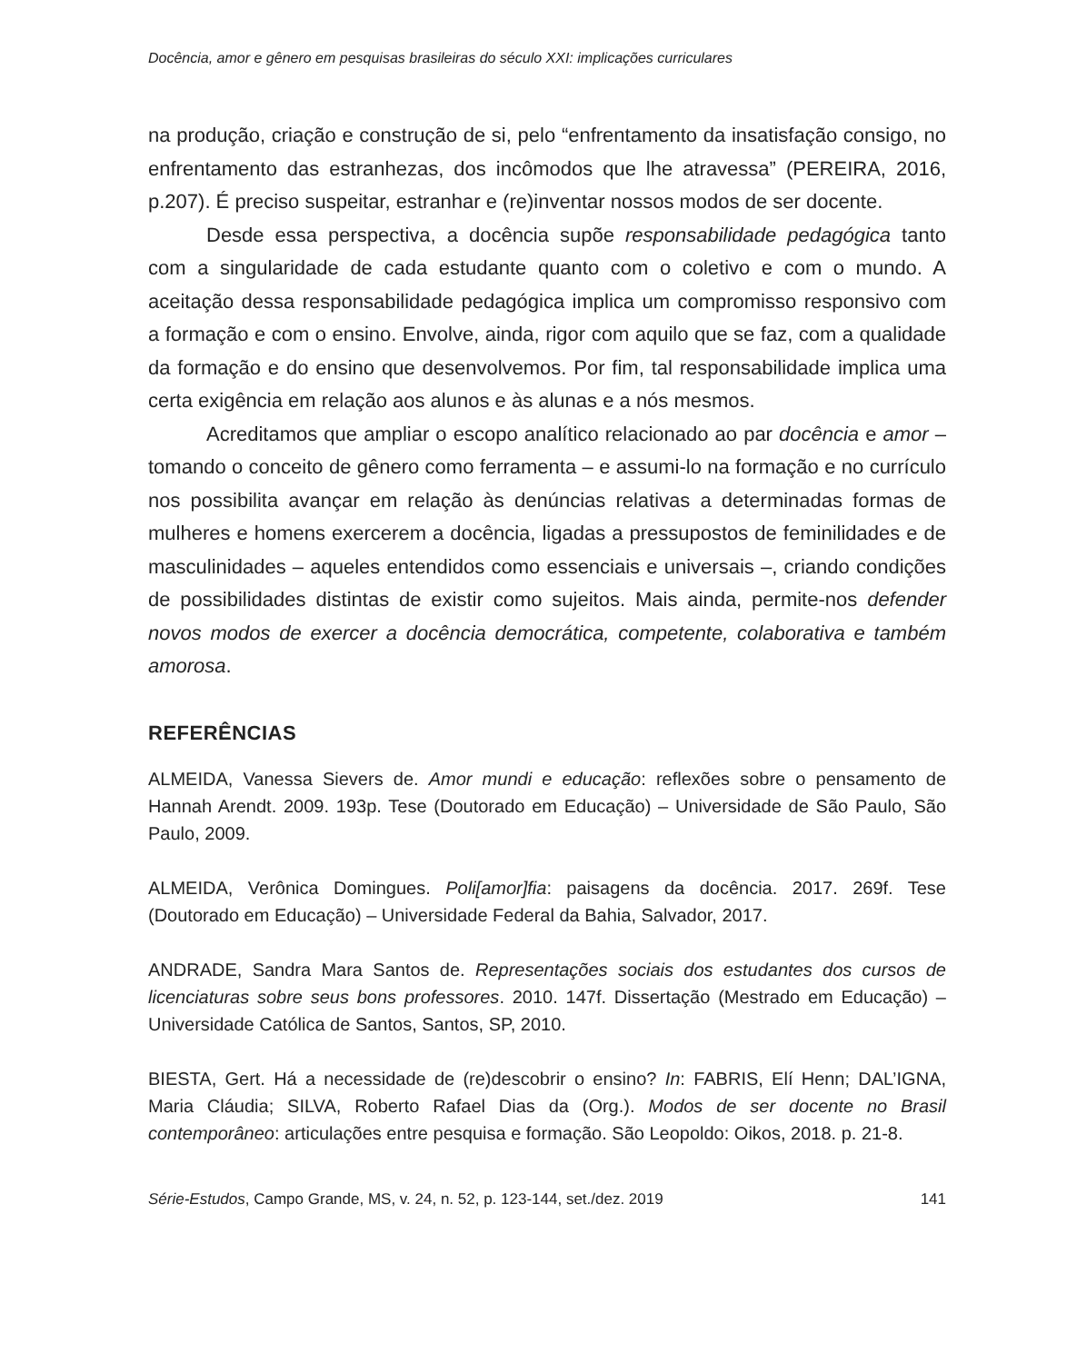Docência, amor e gênero em pesquisas brasileiras do século XXI: implicações curriculares
na produção, criação e construção de si, pelo “enfrentamento da insatisfação consigo, no enfrentamento das estranhezas, dos incômodos que lhe atravessa” (PEREIRA, 2016, p.207). É preciso suspeitar, estranhar e (re)inventar nossos modos de ser docente.
Desde essa perspectiva, a docência supõe responsabilidade pedagógica tanto com a singularidade de cada estudante quanto com o coletivo e com o mundo. A aceitação dessa responsabilidade pedagógica implica um compromisso responsivo com a formação e com o ensino. Envolve, ainda, rigor com aquilo que se faz, com a qualidade da formação e do ensino que desenvolvemos. Por fim, tal responsabilidade implica uma certa exigência em relação aos alunos e às alunas e a nós mesmos.
Acreditamos que ampliar o escopo analítico relacionado ao par docência e amor – tomando o conceito de gênero como ferramenta – e assumi-lo na formação e no currículo nos possibilita avançar em relação às denúncias relativas a determinadas formas de mulheres e homens exercerem a docência, ligadas a pressupostos de feminilidades e de masculinidades – aqueles entendidos como essenciais e universais –, criando condições de possibilidades distintas de existir como sujeitos. Mais ainda, permite-nos defender novos modos de exercer a docência democrática, competente, colaborativa e também amorosa.
REFERÊNCIAS
ALMEIDA, Vanessa Sievers de. Amor mundi e educação: reflexões sobre o pensamento de Hannah Arendt. 2009. 193p. Tese (Doutorado em Educação) – Universidade de São Paulo, São Paulo, 2009.
ALMEIDA, Verônica Domingues. Poli[amor]fia: paisagens da docência. 2017. 269f. Tese (Doutorado em Educação) – Universidade Federal da Bahia, Salvador, 2017.
ANDRADE, Sandra Mara Santos de. Representações sociais dos estudantes dos cursos de licenciaturas sobre seus bons professores. 2010. 147f. Dissertação (Mestrado em Educação) – Universidade Católica de Santos, Santos, SP, 2010.
BIESTA, Gert. Há a necessidade de (re)descobrir o ensino? In: FABRIS, Elí Henn; DAL’IGNA, Maria Cláudia; SILVA, Roberto Rafael Dias da (Org.). Modos de ser docente no Brasil contemporâneo: articulações entre pesquisa e formação. São Leopoldo: Oikos, 2018. p. 21-8.
Série-Estudos, Campo Grande, MS, v. 24, n. 52, p. 123-144, set./dez. 2019 141